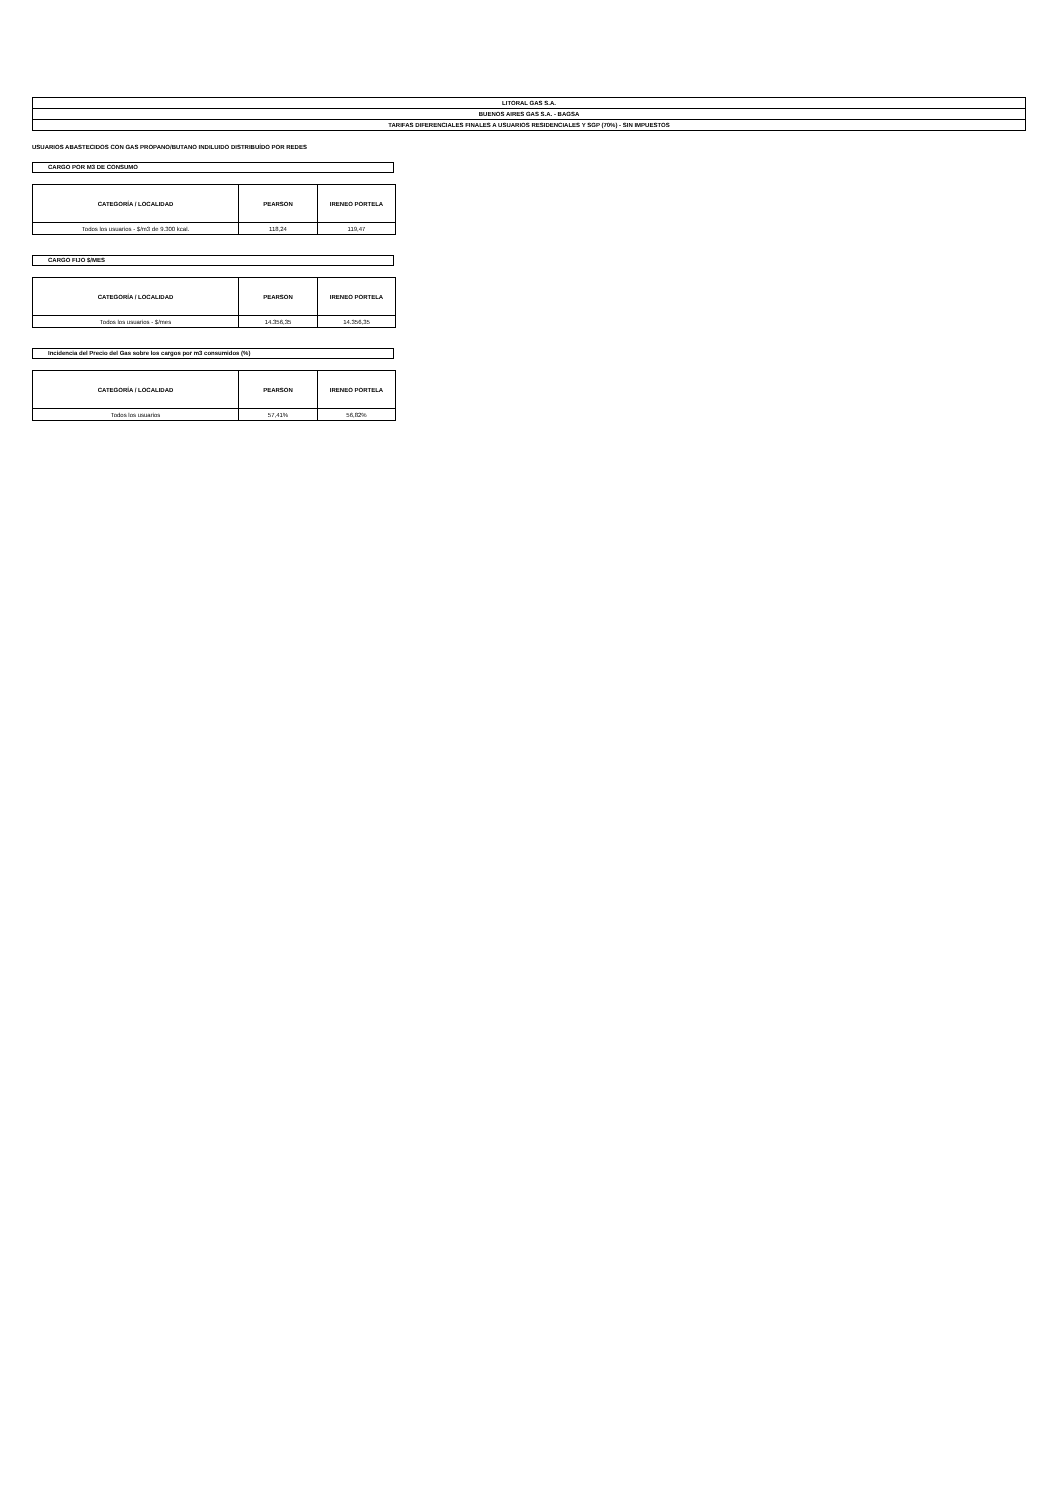| LITORAL GAS S.A. |
| BUENOS AIRES GAS S.A. - BAGSA |
| TARIFAS DIFERENCIALES FINALES A USUARIOS RESIDENCIALES Y SGP (70%) - SIN IMPUESTOS |
USUARIOS ABASTECIDOS CON GAS PROPANO/BUTANO INDILUIDO DISTRIBUÍDO POR REDES
CARGO POR M3 DE CONSUMO
| CATEGORÍA / LOCALIDAD | PEARSON | IRENEO PORTELA |
| --- | --- | --- |
| Todos los usuarios - $/m3 de 9.300 kcal. | 118,24 | 119,47 |
CARGO FIJO $/MES
| CATEGORÍA / LOCALIDAD | PEARSON | IRENEO PORTELA |
| --- | --- | --- |
| Todos los usuarios - $/mes | 14.356,35 | 14.356,35 |
Incidencia del Precio del Gas sobre los cargos por m3 consumidos (%)
| CATEGORÍA / LOCALIDAD | PEARSON | IRENEO PORTELA |
| --- | --- | --- |
| Todos los usuarios | 57,41% | 56,82% |